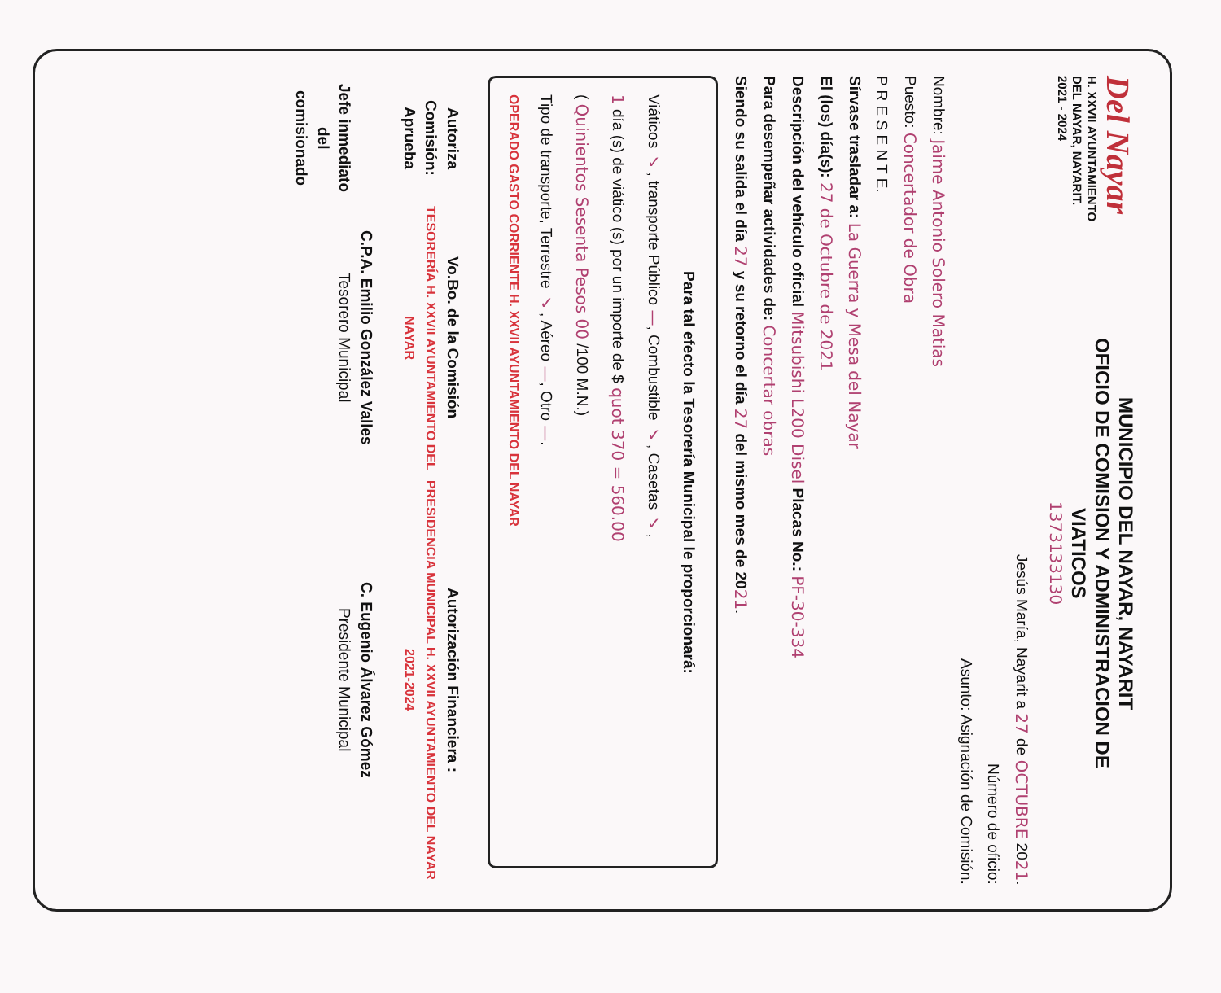Del Nayar
H. XXVII AYUNTAMIENTO
DEL NAYAR, NAYARIT.
2021 - 2024
MUNICIPIO DEL NAYAR, NAYARIT
OFICIO DE COMISION Y ADMINISTRACION DE
VIATICOS
1373133130
Jesús María, Nayarit a 27 de OCTUBRE 2021.
Número de oficio:
Asunto: Asignación de Comisión.
Nombre: Jaime Antonio Solero Matias
Puesto: Concertador de Obra
P R E S E N T E.
Sírvase trasladar a: La Guerra y Mesa del Nayar
El (los) día(s): 27 de Octubre de 2021
Descripción del vehículo oficial Mitsubishi L200 Disel Placas No.: PF-30-334
Para desempeñar actividades de: Concertar obras
Siendo su salida el día 27 y su retorno el día 27 del mismo mes de 2021.
Para tal efecto la Tesorería Municipal le proporcionará:
Viáticos ✓, transporte Público —, Combustible ✓, Casetas ✓,
1 día (s) de viático (s) por un importe de $ quot 370 = 560.00
( Quinientos Sesenta Pesos 00 /100 M.N.)
Tipo de transporte, Terrestre ✓, Aéreo —, Otro —.
OPERADO GASTO CORRIENTE H. XXVII AYUNTAMIENTO DEL NAYAR
Autoriza Comisión:
Aprueba
Jefe inmediato del
comisionado
Vo.Bo. de la Comisión
TESORERÍA H. XXVII AYUNTAMIENTO DEL NAYAR
C.P.A. Emilio González Valles
Tesorero Municipal
Autorización Financiera :
PRESIDENCIA MUNICIPAL H. XXVII AYUNTAMIENTO DEL NAYAR 2021-2024
C. Eugenio Álvarez Gómez
Presidente Municipal